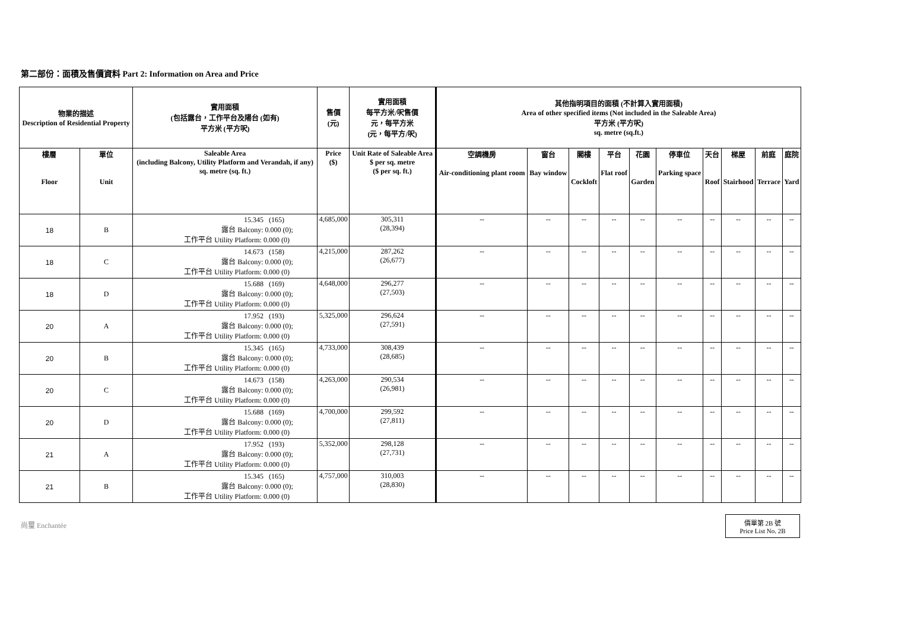第二部份：面積及售價資料 Part 2: Information on Area and Price
| 物業的描述 Description of Residential Property | | 實用面積 (包括露台，工作平台及陽台 (如有) 平方米 (平方呎) | 售價 (元) | 實用面積 每平方米/呎售價 元，每平方米 (元，每平方/呎) | 其他指明項目的面積 (不計算入實用面積) Area of other specified items (Not included in the Saleable Area) 平方米 (平方呎) sq. metre (sq.ft.) | | | | | | | | | |
| --- | --- | --- | --- | --- | --- | --- | --- | --- | --- | --- | --- | --- | --- | --- |
| 樓層 Floor | 單位 Unit | Saleable Area (including Balcony, Utility Platform and Verandah, if any) sq. metre (sq. ft.) | Price ($) | Unit Rate of Saleable Area $ per sq. metre ($ per sq. ft.) | 空調機房 Air-conditioning plant room | 窗台 Bay window | 閣樓 Cockloft | 平台 Flat roof | 花園 Garden | 停車位 Parking space | 天台 Roof | 梯屋 Stairhood | 前庭 Terrace | 庭院 Yard |
| 18 | B | 15.345 (165) 露台 Balcony: 0.000 (0); 工作平台 Utility Platform: 0.000 (0) | 4,685,000 | 305,311 (28,394) | -- | -- | -- | -- | -- | -- | -- | -- | -- | -- |
| 18 | C | 14.673 (158) 露台 Balcony: 0.000 (0); 工作平台 Utility Platform: 0.000 (0) | 4,215,000 | 287,262 (26,677) | -- | -- | -- | -- | -- | -- | -- | -- | -- | -- |
| 18 | D | 15.688 (169) 露台 Balcony: 0.000 (0); 工作平台 Utility Platform: 0.000 (0) | 4,648,000 | 296,277 (27,503) | -- | -- | -- | -- | -- | -- | -- | -- | -- | -- |
| 20 | A | 17.952 (193) 露台 Balcony: 0.000 (0); 工作平台 Utility Platform: 0.000 (0) | 5,325,000 | 296,624 (27,591) | -- | -- | -- | -- | -- | -- | -- | -- | -- | -- |
| 20 | B | 15.345 (165) 露台 Balcony: 0.000 (0); 工作平台 Utility Platform: 0.000 (0) | 4,733,000 | 308,439 (28,685) | -- | -- | -- | -- | -- | -- | -- | -- | -- | -- |
| 20 | C | 14.673 (158) 露台 Balcony: 0.000 (0); 工作平台 Utility Platform: 0.000 (0) | 4,263,000 | 290,534 (26,981) | -- | -- | -- | -- | -- | -- | -- | -- | -- | -- |
| 20 | D | 15.688 (169) 露台 Balcony: 0.000 (0); 工作平台 Utility Platform: 0.000 (0) | 4,700,000 | 299,592 (27,811) | -- | -- | -- | -- | -- | -- | -- | -- | -- | -- |
| 21 | A | 17.952 (193) 露台 Balcony: 0.000 (0); 工作平台 Utility Platform: 0.000 (0) | 5,352,000 | 298,128 (27,731) | -- | -- | -- | -- | -- | -- | -- | -- | -- | -- |
| 21 | B | 15.345 (165) 露台 Balcony: 0.000 (0); 工作平台 Utility Platform: 0.000 (0) | 4,757,000 | 310,003 (28,830) | -- | -- | -- | -- | -- | -- | -- | -- | -- | -- |
尚璽 Enchantée
價單第 2B 號
Price List No. 2B